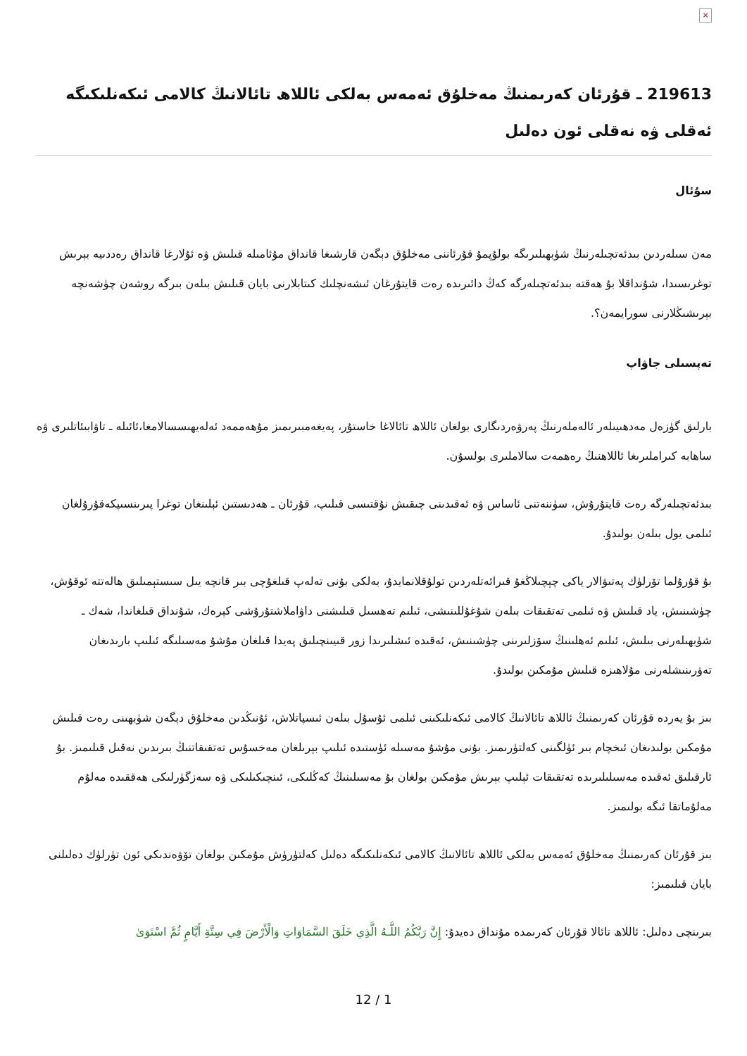×
219613 ـ قۇرئان كەرىمنىڭ مەخلۇق ئەمەس بەلكى ئاللاھ تائالانىڭ كالامى ئىكەنلىكىگە ئەقلى ۋە نەقلى ئون دەلىل
سۇئال
مەن سىلەردىن بىدئەتچىلەرنىڭ شۈبھىلىرىگە بولۇپمۇ قۇرئاننى مەخلۇق دېگەن قارشىغا قانداق مۇئامىلە قىلىش ۋە ئۇلارغا قانداق رەددىيە بېرىش توغرىسىدا، شۇنداقلا بۇ ھەقتە بىدئەتچىلەرگە كەڭ دائىرىدە رەت قايتۇرغان ئىشەنچلىك كىتابلارنى بايان قىلىش بىلەن بىرگە روشەن چۈشەنچە بېرىشىڭلارنى سورايمەن؟.
تەپسىلى جاۋاپ
بارلىق گۈزەل مەدھىيىلەر ئالەملەرنىڭ پەرۋەردىگارى بولغان ئاللاھ تائالاغا خاستۇر، پەيغەمبىرىمىز مۇھەممەد ئەلەيھىسسالامغا،ئائىلە ـ تاۋابىئاتلىرى ۋە ساھابە كىراملىرىغا ئاللاھنىڭ رەھمەت سالاملىرى بولسۇن.
بىدئەتچىلەرگە رەت قايتۇرۇش، سۈننەتنى ئاساس ۋە ئەقىدىنى چىقىش نۇقتىسى قىلىپ، قۇرئان ـ ھەدىستىن ئېلىنغان توغرا پىرىنسىپكەقۇرۇلغان ئىلمى يول بىلەن بولىدۇ.
بۇ قۇرۇلما تۆرلۈك پەتىۋالار ياكى چېچىلاڭغۇ قىرائەتلەردىن تولۇقلانمايدۇ، بەلكى بۇنى تەلەپ قىلغۇچى بىر قانچە يىل سىستېمىلىق ھالەتتە ئوقۇش، چۈشىنىش، ياد قىلىش ۋە ئىلمى تەتقىقات بىلەن شۇغۇللىنىشى، ئىلىم تەھسىل قىلىشنى داۋاملاشتۇرۇشى كېرەك، شۇنداق قىلغاندا، شەك ـ شۈبھىلەرنى بىلىش، ئىلىم ئەھلىنىڭ سۆزلىرىنى چۈشىنىش، ئەقىدە ئىشلىرىدا زور قىيىنچىلىق پەيدا قىلغان مۇشۇ مەسىلىگە ئىلىپ بارىدىغان تەۋرىنىشلەرنى مۇلاھىزە قىلىش مۇمكىن بولىدۇ.
بىز بۇ يەردە قۇرئان كەرىمنىڭ ئاللاھ تائالانىڭ كالامى ئىكەنلىكىنى ئىلمى ئۇسۇل بىلەن ئىسپاتلاش، ئۇنىڭدىن مەخلۇق دېگەن شۈبھىنى رەت قىلىش مۇمكىن بولىدىغان ئىخچام بىر ئۈلگىنى كەلتۈرىمىز. بۇنى مۇشۇ مەسىلە ئۈستىدە ئىلىپ بېرىلغان مەخسۇس تەتقىقاتنىڭ بىرىدىن نەقىل قىلىمىز. بۇ ئارقىلىق ئەقىدە مەسىلىلىرىدە تەتقىقات ئېلىپ بېرىش مۇمكىن بولغان بۇ مەسىلىنىڭ كەڭلىكى، ئىنچىكىلىكى ۋە سەزگۈرلىكى ھەققىدە مەلۇم مەلۇماتقا ئىگە بولىمىز.
بىز قۇرئان كەرىمنىڭ مەخلۇق ئەمەس بەلكى ئاللاھ تائالانىڭ كالامى ئىكەنلىكىگە دەلىل كەلتۈرۈش مۇمكىن بولغان تۆۋەندىكى ئون تۈرلۈك دەلىلنى بايان قىلىمىز:
بىرىنچى دەلىل: ئاللاھ تائالا قۇرئان كەرىمدە مۇنداق دەيدۇ: إِنَّ رَبَّكُمُ اللَّـهُ الَّذِي خَلَقَ السَّمَاوَاتِ وَالْأَرْضَ فِي سِتَّةِ أَيَّامٍ ثُمَّ اسْتَوَىٰ
12 / 1